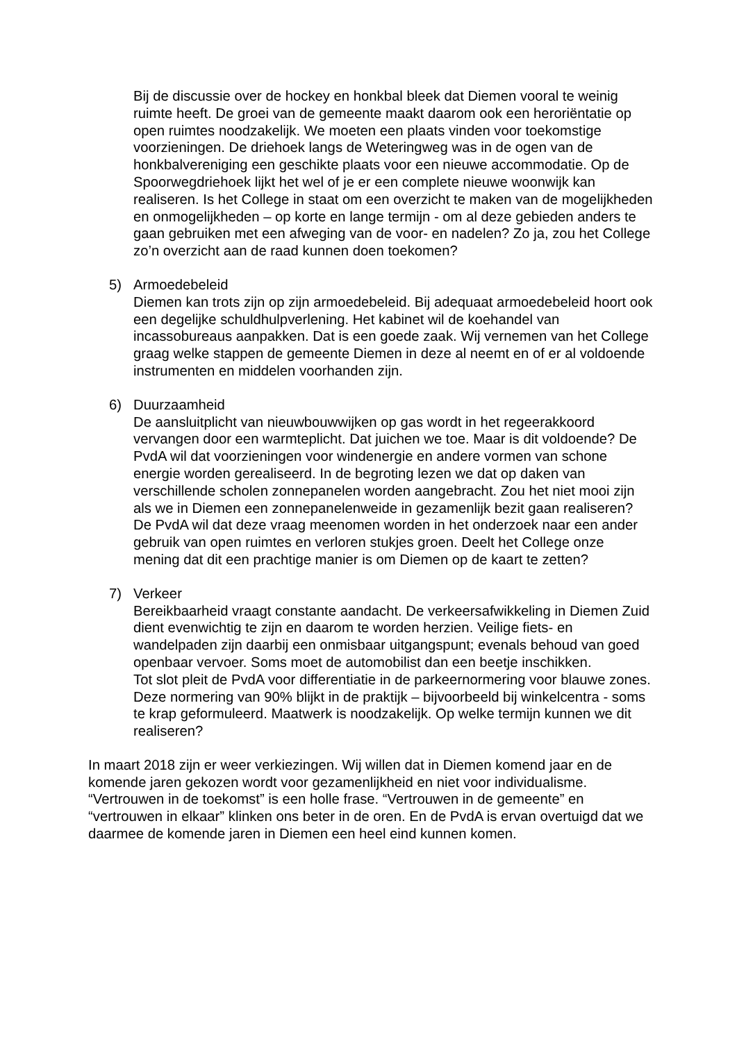Bij de discussie over de hockey en honkbal bleek dat Diemen vooral te weinig ruimte heeft. De groei van de gemeente maakt daarom ook een heroriëntatie op open ruimtes noodzakelijk. We moeten een plaats vinden voor toekomstige voorzieningen. De driehoek langs de Weteringweg was in de ogen van de honkbalvereniging een geschikte plaats voor een nieuwe accommodatie. Op de Spoorwegdriehoek lijkt het wel of je er een complete nieuwe woonwijk kan realiseren. Is het College in staat om een overzicht te maken van de mogelijkheden en onmogelijkheden – op korte en lange termijn - om al deze gebieden anders te gaan gebruiken met een afweging van de voor- en nadelen? Zo ja, zou het College zo’n overzicht aan de raad kunnen doen toekomen?
5) Armoedebeleid
Diemen kan trots zijn op zijn armoedebeleid. Bij adequaat armoedebeleid hoort ook een degelijke schuldhulpverlening. Het kabinet wil de koehandel van incassobureaus aanpakken. Dat is een goede zaak. Wij vernemen van het College graag welke stappen de gemeente Diemen in deze al neemt en of er al voldoende instrumenten en middelen voorhanden zijn.
6) Duurzaamheid
De aansluitplicht van nieuwbouwwijken op gas wordt in het regeerakkoord vervangen door een warmteplicht. Dat juichen we toe. Maar is dit voldoende? De PvdA wil dat voorzieningen voor windenergie en andere vormen van schone energie worden gerealiseerd. In de begroting lezen we dat op daken van verschillende scholen zonnepanelen worden aangebracht. Zou het niet mooi zijn als we in Diemen een zonnepanelenweide in gezamenlijk bezit gaan realiseren? De PvdA wil dat deze vraag meenomen worden in het onderzoek naar een ander gebruik van open ruimtes en verloren stukjes groen. Deelt het College onze mening dat dit een prachtige manier is om Diemen op de kaart te zetten?
7) Verkeer
Bereikbaarheid vraagt constante aandacht. De verkeersafwikkeling in Diemen Zuid dient evenwichtig te zijn en daarom te worden herzien. Veilige fiets- en wandelpaden zijn daarbij een onmisbaar uitgangspunt; evenals behoud van goed openbaar vervoer. Soms moet de automobilist dan een beetje inschikken.
Tot slot pleit de PvdA voor differentiatie in de parkeernormering voor blauwe zones. Deze normering van 90% blijkt in de praktijk – bijvoorbeeld bij winkelcentra - soms te krap geformuleerd. Maatwerk is noodzakelijk. Op welke termijn kunnen we dit realiseren?
In maart 2018 zijn er weer verkiezingen. Wij willen dat in Diemen komend jaar en de komende jaren gekozen wordt voor gezamenlijkheid en niet voor individualisme. “Vertrouwen in de toekomst” is een holle frase. “Vertrouwen in de gemeente” en “vertrouwen in elkaar” klinken ons beter in de oren. En de PvdA is ervan overtuigd dat we daarmee de komende jaren in Diemen een heel eind kunnen komen.